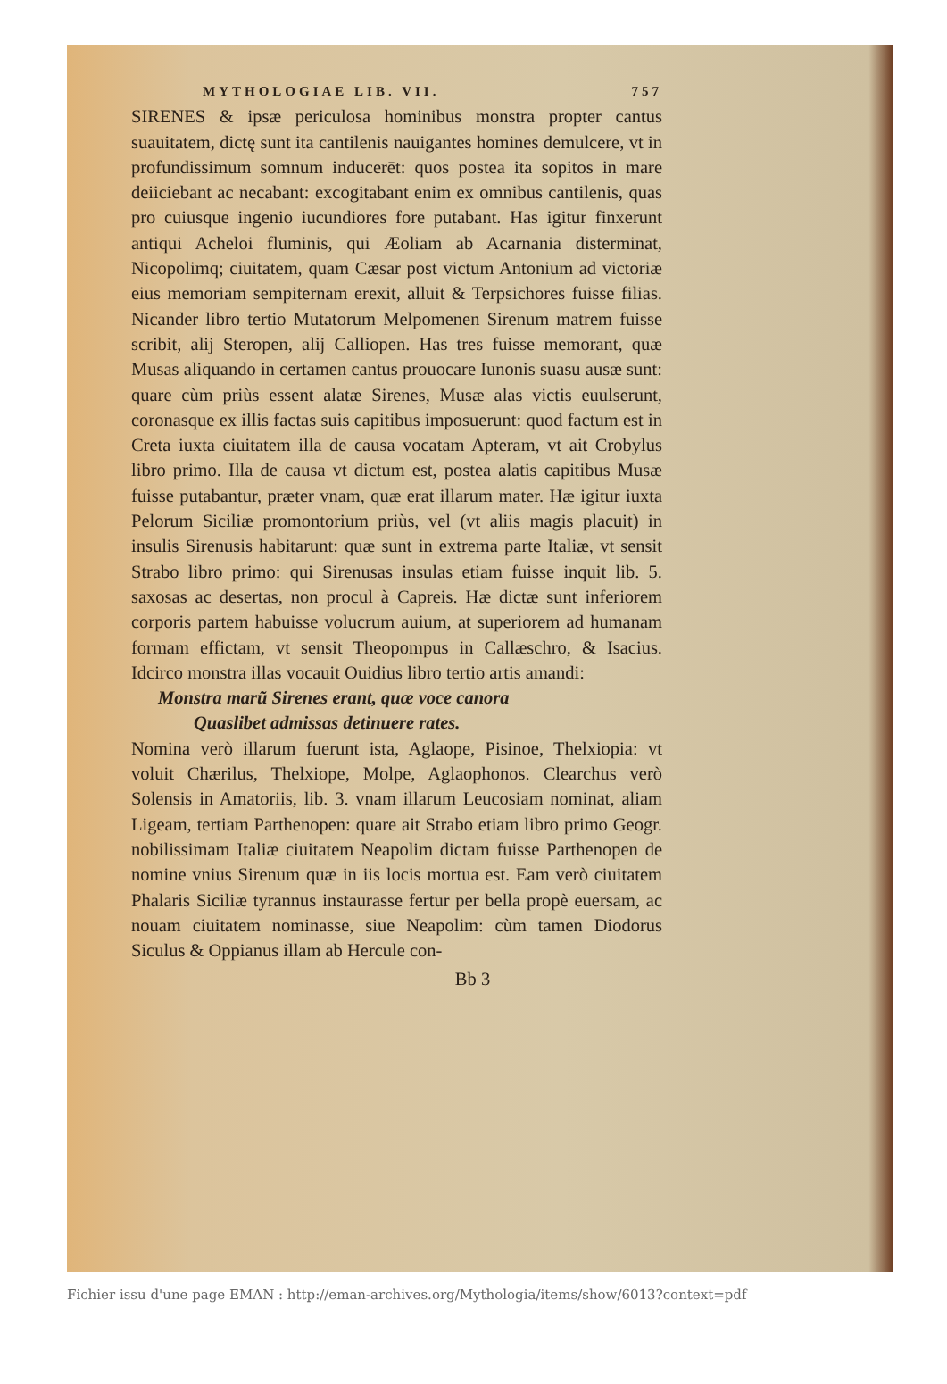MYTHOLOGIAE LIB. VII. 757
SIRENES & ipsæ periculosa hominibus monstra propter cantus suauitatem, dictę sunt ita cantilenis nauigantes homines demulcere, vt in profundissimum somnum inducerēt: quos postea ita sopitos in mare deiiciebant ac necabant: excogitabant enim ex omnibus cantilenis, quas pro cuiusque ingenio iucundiores fore putabant. Has igitur finxerunt antiqui Acheloi fluminis, qui Æoliam ab Acarnania disterminat, Nicopolimq; ciuitatem, quam Cæsar post victum Antonium ad victoriæ eius memoriam sempiternam erexit, alluit & Terpsichores fuisse filias. Nicander libro tertio Mutatorum Melpomenen Sirenum matrem fuisse scribit, alij Steropen, alij Calliopen. Has tres fuisse memorant, quæ Musas aliquando in certamen cantus prouocare Iunonis suasu ausæ sunt: quare cùm priùs essent alatæ Sirenes, Musæ alas victis euulserunt, coronasque ex illis factas suis capitibus imposuerunt: quod factum est in Creta iuxta ciuitatem illa de causa vocatam Apteram, vt ait Crobylus libro primo. Illa de causa vt dictum est, postea alatis capitibus Musæ fuisse putabantur, præter vnam, quæ erat illarum mater. Hæ igitur iuxta Pelorum Siciliæ promontorium priùs, vel (vt aliis magis placuit) in insulis Sirenusis habitarunt: quæ sunt in extrema parte Italiæ, vt sensit Strabo libro primo: qui Sirenusas insulas etiam fuisse inquit lib. 5. saxosas ac desertas, non procul à Capreis. Hæ dictæ sunt inferiorem corporis partem habuisse volucrum auium, at superiorem ad humanam formam effictam, vt sensit Theopompus in Callæschro, & Isacius. Idcirco monstra illas vocauit Ouidius libro tertio artis amandi:
Monstra marũ Sirenes erant, quæ voce canora
Quaslibet admissas detinuere rates.
Nomina verò illarum fuerunt ista, Aglaope, Pisinoe, Thelxiopia: vt voluit Chærilus, Thelxiope, Molpe, Aglaophonos. Clearchus verò Solensis in Amatoriis, lib. 3. vnam illarum Leucosiam nominat, aliam Ligeam, tertiam Parthenopen: quare ait Strabo etiam libro primo Geogr. nobilissimam Italiæ ciuitatem Neapolim dictam fuisse Parthenopen de nomine vnius Sirenum quæ in iis locis mortua est. Eam verò ciuitatem Phalaris Siciliæ tyrannus instaurasse fertur per bella propè euersam, ac nouam ciuitatem nominasse, siue Neapolim: cùm tamen Diodorus Siculus & Oppianus illam ab Hercule con-
Bb 3
Fichier issu d'une page EMAN : http://eman-archives.org/Mythologia/items/show/6013?context=pdf